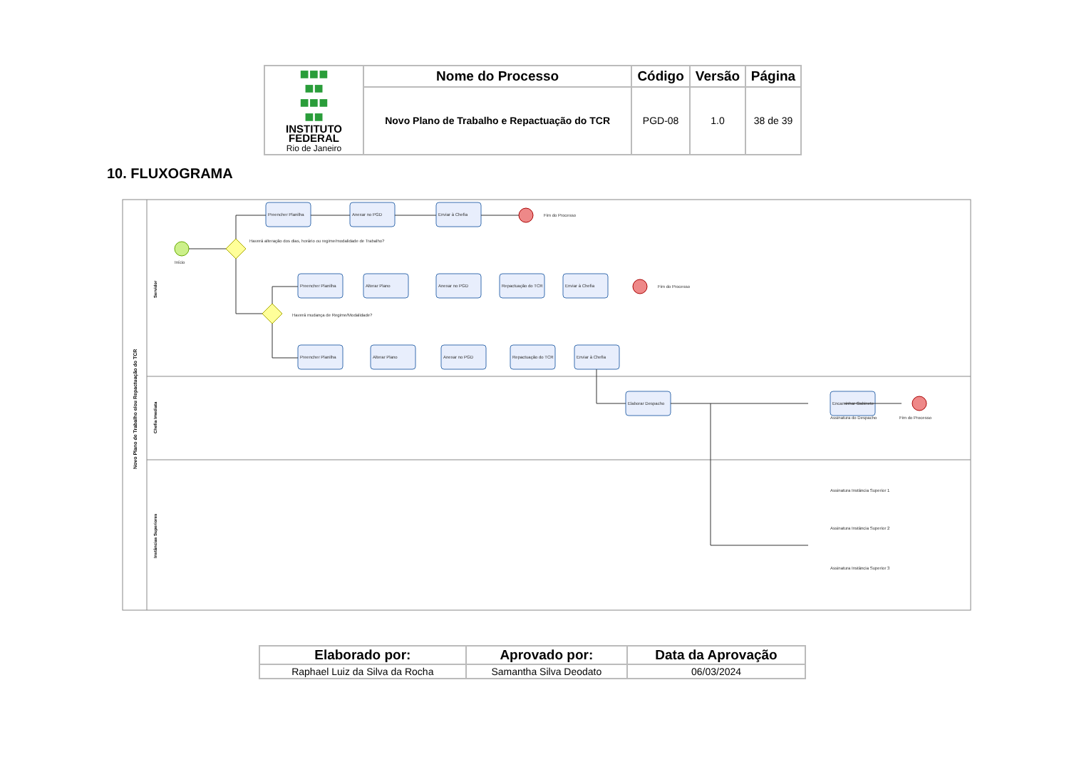| ■■■ ■■ ■■■ ■■ INSTITUTO FEDERAL Rio de Janeiro | Nome do Processo | Código | Versão | Página |
| | Novo Plano de Trabalho e Repactuação do TCR | PGD-08 | 1.0 | 38 de 39 |
10. FLUXOGRAMA
Novo Plano de Trabalho e/ou Repactuação do TCR
Servidor
Chefia Imediata
Instâncias Superiores
Preencher Planilha
Anexar no PGD
Enviar à Chefia
Preencher Planilha
Alterar Plano
Anexar no PGD
Repactuação do TCR
Enviar à Chefia
Preencher Planilha
Alterar Plano
Anexar no PGD
Repactuação do TCR
Enviar à Chefia
Elaborar Despacho
Encaminhar Gabinete
Fim do Processo
Fim do Processo
Fim do Processo
Início
Haverá alteração dos dias, horário ou regime/modalidade de Trabalho?
Haverá mudança de Regime/Modalidade?
Assinatura do Despacho
Assinatura Instância Superior 1
Assinatura Instância Superior 2
Assinatura Instância Superior 3
| Elaborado por: | Aprovado por: | Data da Aprovação |
| --- | --- | --- |
| Raphael Luiz da Silva da Rocha | Samantha Silva Deodato | 06/03/2024 |